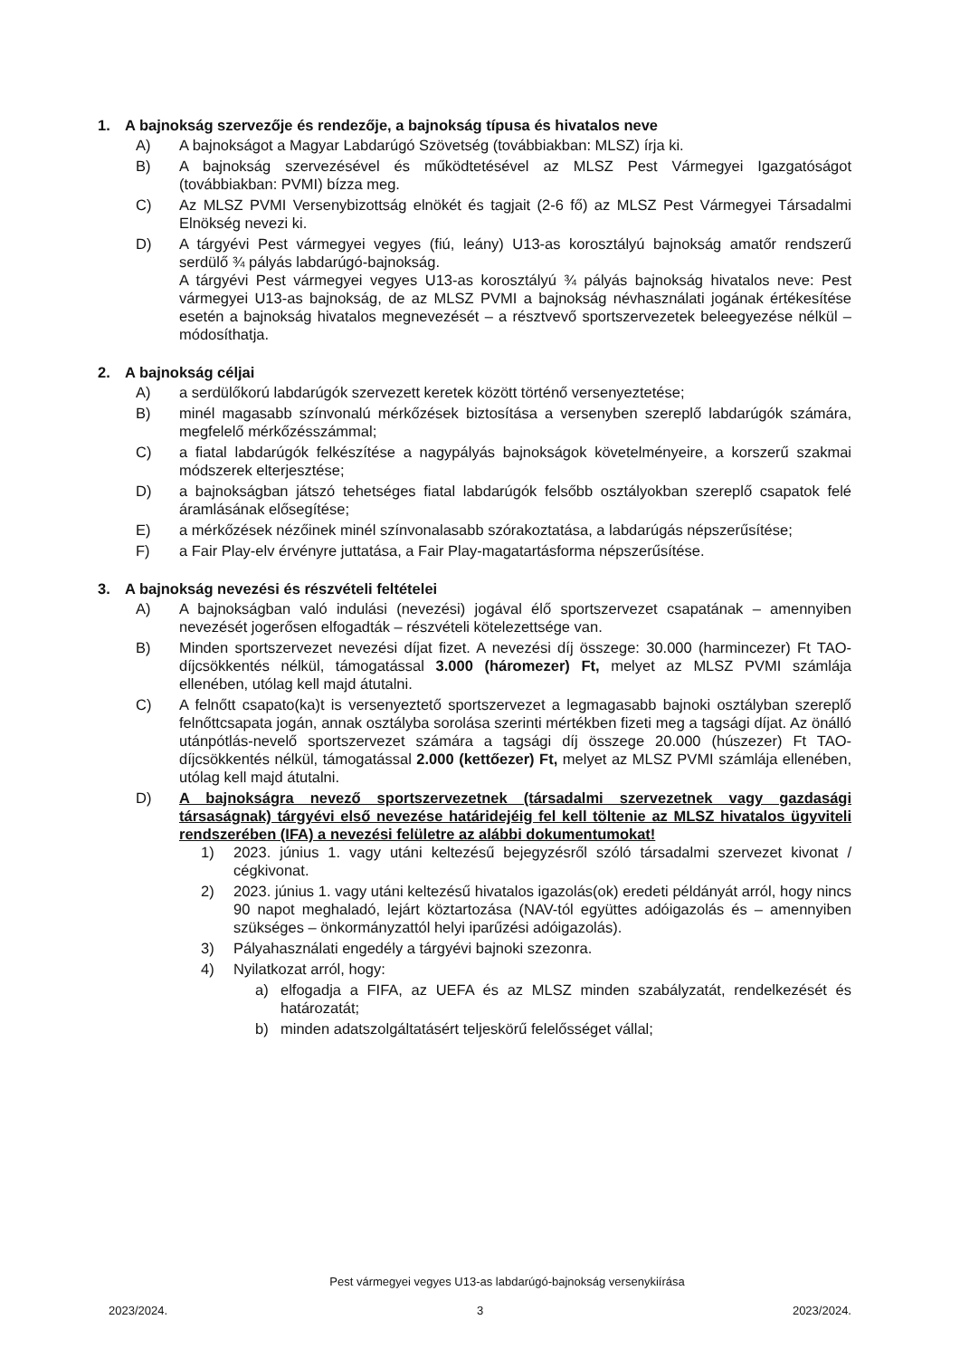1. A bajnokság szervezője és rendezője, a bajnokság típusa és hivatalos neve
A) A bajnokságot a Magyar Labdarúgó Szövetség (továbbiakban: MLSZ) írja ki.
B) A bajnokság szervezésével és működtetésével az MLSZ Pest Vármegyei Igazgatóságot (továbbiakban: PVMI) bízza meg.
C) Az MLSZ PVMI Versenybizottság elnökét és tagjait (2-6 fő) az MLSZ Pest Vármegyei Társadalmi Elnökség nevezi ki.
D) A tárgyévi Pest vármegyei vegyes (fiú, leány) U13-as korosztályú bajnokság amatőr rendszerű serdülő ¾ pályás labdarúgó-bajnokság.
A tárgyévi Pest vármegyei vegyes U13-as korosztályú ¾ pályás bajnokság hivatalos neve: Pest vármegyei U13-as bajnokság, de az MLSZ PVMI a bajnokság névhasználati jogának értékesítése esetén a bajnokság hivatalos megnevezését – a résztvevő sportszervezetek beleegyezése nélkül – módosíthatja.
2. A bajnokság céljai
A) a serdülőkorú labdarúgók szervezett keretek között történő versenyeztetése;
B) minél magasabb színvonalú mérkőzések biztosítása a versenyben szereplő labdarúgók számára, megfelelő mérkőzésszámmal;
C) a fiatal labdarúgók felkészítése a nagypályás bajnokságok követelményeire, a korszerű szakmai módszerek elterjesztése;
D) a bajnokságban játszó tehetséges fiatal labdarúgók felsőbb osztályokban szereplő csapatok felé áramlásának elősegítése;
E) a mérkőzések nézőinek minél színvonalasabb szórakoztatása, a labdarúgás népszerűsítése;
F) a Fair Play-elv érvényre juttatása, a Fair Play-magatartásforma népszerűsítése.
3. A bajnokság nevezési és részvételi feltételei
A) A bajnokságban való indulási (nevezési) jogával élő sportszervezet csapatának – amennyiben nevezését jogerősen elfogadták – részvételi kötelezettsége van.
B) Minden sportszervezet nevezési díjat fizet. A nevezési díj összege: 30.000 (harmincezer) Ft TAO-díjcsökkentés nélkül, támogatással 3.000 (háromezer) Ft, melyet az MLSZ PVMI számlája ellenében, utólag kell majd átutalni.
C) A felnőtt csapato(ka)t is versenyeztető sportszervezet a legmagasabb bajnoki osztályban szereplő felnőttcsapata jogán, annak osztályba sorolása szerinti mértékben fizeti meg a tagsági díjat. Az önálló utánpótlás-nevelő sportszervezet számára a tagsági díj összege 20.000 (húszezer) Ft TAO-díjcsökkentés nélkül, támogatással 2.000 (kettőezer) Ft, melyet az MLSZ PVMI számlája ellenében, utólag kell majd átutalni.
D) A bajnokságra nevező sportszervezetnek (társadalmi szervezetnek vagy gazdasági társaságnak) tárgyévi első nevezése határidejéig fel kell töltenie az MLSZ hivatalos ügyviteli rendszerében (IFA) a nevezési felületre az alábbi dokumentumokat!
1) 2023. június 1. vagy utáni keltezésű bejegyzésről szóló társadalmi szervezet kivonat / cégkivonat.
2) 2023. június 1. vagy utáni keltezésű hivatalos igazolás(ok) eredeti példányát arról, hogy nincs 90 napot meghaladó, lejárt köztartozása (NAV-tól együttes adóigazolás és – amennyiben szükséges – önkormányzattól helyi iparűzési adóigazolás).
3) Pályahasználati engedély a tárgyévi bajnoki szezonra.
4) Nyilatkozat arról, hogy:
a) elfogadja a FIFA, az UEFA és az MLSZ minden szabályzatát, rendelkezését és határozatát;
b) minden adatszolgáltatásért teljeskörű felelősséget vállal;
Pest vármegyei vegyes U13-as labdarúgó-bajnokság versenykiírása
2023/2024. 3 2023/2024.